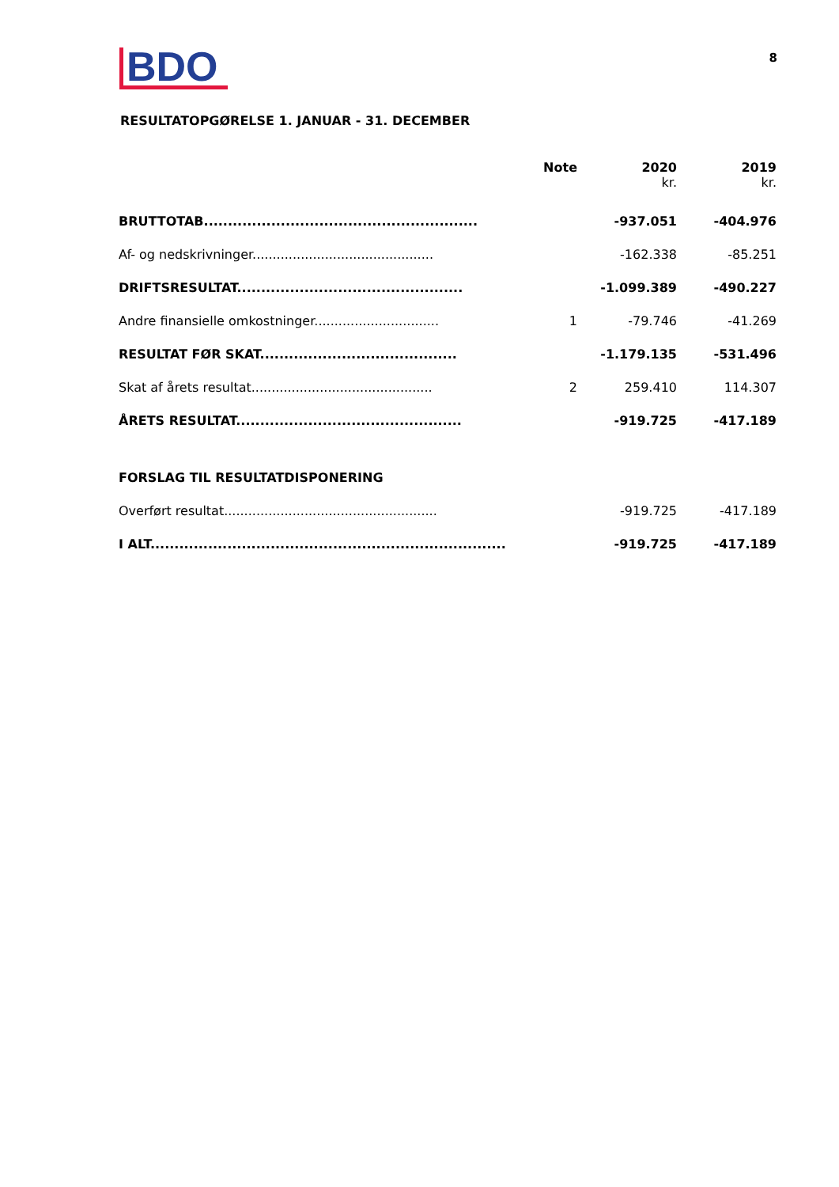BDO
8
RESULTATOPGØRELSE 1. JANUAR - 31. DECEMBER
| | Note | 2020 kr. | 2019 kr. |
| --- | --- | --- | --- |
| BRUTTOTAB......................................................... | | -937.051 | -404.976 |
| Af- og nedskrivninger............................................. | | -162.338 | -85.251 |
| DRIFTSRESULTAT............................................... | | -1.099.389 | -490.227 |
| Andre finansielle omkostninger............................... | 1 | -79.746 | -41.269 |
| RESULTAT FØR SKAT......................................... | | -1.179.135 | -531.496 |
| Skat af årets resultat............................................. | 2 | 259.410 | 114.307 |
| ÅRETS RESULTAT............................................... | | -919.725 | -417.189 |
| FORSLAG TIL RESULTATDISPONERING | | | |
| Overført resultat..................................................... | | -919.725 | -417.189 |
| I ALT.......................................................................... | | -919.725 | -417.189 |